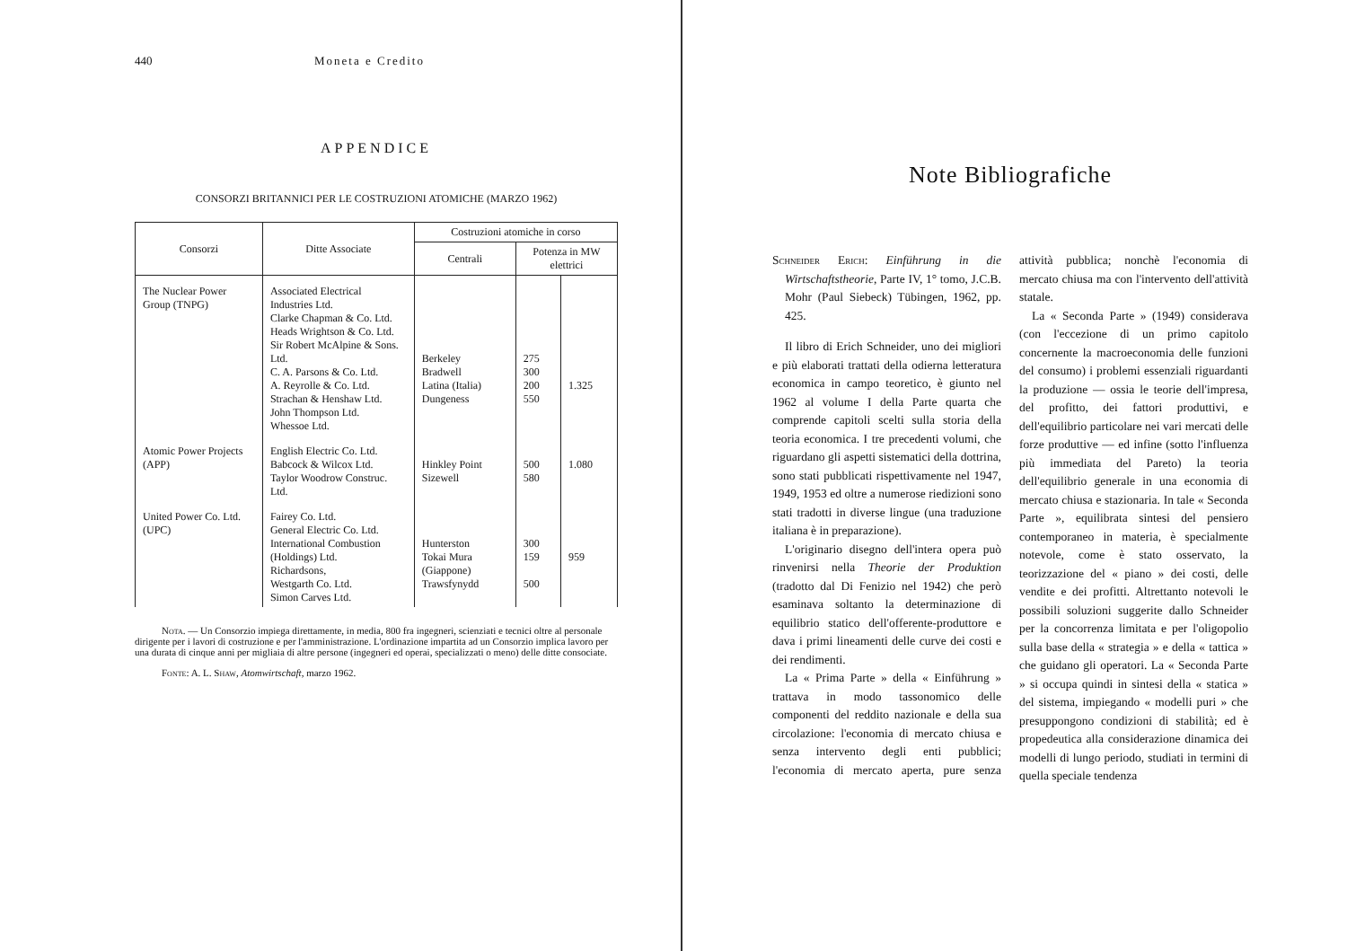440 Moneta e Credito
APPENDICE
CONSORZI BRITANNICI PER LE COSTRUZIONI ATOMICHE (MARZO 1962)
| Consorzi | Ditte Associate | Costruzioni atomiche in corso | | |
| --- | --- | --- | --- | --- |
| | | Centrali | Potenza in MW elettrici | |
| The Nuclear Power Group (TNPG) | Associated Electrical Industries Ltd. Clarke Chapman & Co. Ltd. Heads Wrightson & Co. Ltd. Sir Robert McAlpine & Sons. Ltd. C. A. Parsons & Co. Ltd. A. Reyrolle & Co. Ltd. Strachan & Henshaw Ltd. John Thompson Ltd. Whessoe Ltd. | Berkeley Bradwell Latina (Italia) Dungeness | 275 300 200 550 | 1.325 |
| Atomic Power Projects (APP) | English Electric Co. Ltd. Babcock & Wilcox Ltd. Taylor Woodrow Construc. Ltd. | Hinkley Point Sizewell | 500 580 | 1.080 |
| United Power Co. Ltd. (UPC) | Fairey Co. Ltd. General Electric Co. Ltd. International Combustion (Holdings) Ltd. Richardsons, Westgarth Co. Ltd. Simon Carves Ltd. | Hunterston Tokai Mura (Giappone) Trawsfynydd | 300 159 500 | 959 |
Nota. — Un Consorzio impiega direttamente, in media, 800 fra ingegneri, scienziati e tecnici oltre al personale dirigente per i lavori di costruzione e per l'amministrazione. L'ordinazione impartita ad un Consorzio implica lavoro per una durata di cinque anni per migliaia di altre persone (ingegneri ed operai, specializzati o meno) delle ditte consociate.
Fonte: A. L. Shaw, Atomwirtschaft, marzo 1962.
Note Bibliografiche
Schneider Erich: Einführung in die Wirtschaftstheorie, Parte IV, 1° tomo, J.C.B. Mohr (Paul Siebeck) Tübingen, 1962, pp. 425.
Il libro di Erich Schneider, uno dei migliori e più elaborati trattati della odierna letteratura economica in campo teoretico, è giunto nel 1962 al volume I della Parte quarta che comprende capitoli scelti sulla storia della teoria economica. I tre precedenti volumi, che riguardano gli aspetti sistematici della dottrina, sono stati pubblicati rispettivamente nel 1947, 1949, 1953 ed oltre a numerose riedizioni sono stati tradotti in diverse lingue (una traduzione italiana è in preparazione).
L'originario disegno dell'intera opera può rinvenirsi nella Theorie der Produktion (tradotto dal Di Fenizio nel 1942) che però esaminava soltanto la determinazione di equilibrio statico dell'offerente-produttore e dava i primi lineamenti delle curve dei costi e dei rendimenti.
La « Prima Parte » della « Einführung » trattava in modo tassonomico delle componenti del reddito nazionale e della sua circolazione: l'economia di mercato chiusa e senza intervento degli enti pubblici; l'economia di mercato aperta, pure senza attività pubblica; nonchè l'economia di mercato chiusa ma con l'intervento dell'attività statale.
La « Seconda Parte » (1949) considerava (con l'eccezione di un primo capitolo concernente la macroeconomia delle funzioni del consumo) i problemi essenziali riguardanti la produzione — ossia le teorie dell'impresa, del profitto, dei fattori produttivi, e dell'equilibrio particolare nei vari mercati delle forze produttive — ed infine (sotto l'influenza più immediata del Pareto) la teoria dell'equilibrio generale in una economia di mercato chiusa e stazionaria. In tale « Seconda Parte », equilibrata sintesi del pensiero contemporaneo in materia, è specialmente notevole, come è stato osservato, la teorizzazione del « piano » dei costi, delle vendite e dei profitti. Altrettanto notevoli le possibili soluzioni suggerite dallo Schneider per la concorrenza limitata e per l'oligopolio sulla base della « strategia » e della « tattica » che guidano gli operatori. La « Seconda Parte » si occupa quindi in sintesi della « statica » del sistema, impiegando « modelli puri » che presuppongono condizioni di stabilità; ed è propedeutica alla considerazione dinamica dei modelli di lungo periodo, studiati in termini di quella speciale tendenza